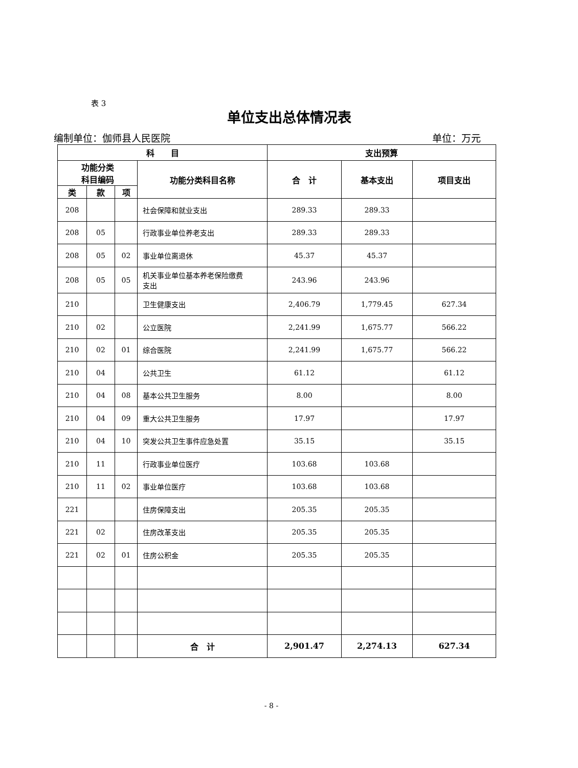表 3
单位支出总体情况表
编制单位：伽师县人民医院 单位：万元
| 科 目 | | | | 支出预算 | | |
| --- | --- | --- | --- | --- | --- | --- |
| 功能分类 科目编码 | | | 功能分类科目名称 | 合 计 | 基本支出 | 项目支出 |
| 类 | 款 | 项 | | | | |
| 208 | | | 社会保障和就业支出 | 289.33 | 289.33 | |
| 208 | 05 | | 行政事业单位养老支出 | 289.33 | 289.33 | |
| 208 | 05 | 02 | 事业单位离退休 | 45.37 | 45.37 | |
| 208 | 05 | 05 | 机关事业单位基本养老保险缴费 支出 | 243.96 | 243.96 | |
| 210 | | | 卫生健康支出 | 2,406.79 | 1,779.45 | 627.34 |
| 210 | 02 | | 公立医院 | 2,241.99 | 1,675.77 | 566.22 |
| 210 | 02 | 01 | 综合医院 | 2,241.99 | 1,675.77 | 566.22 |
| 210 | 04 | | 公共卫生 | 61.12 | | 61.12 |
| 210 | 04 | 08 | 基本公共卫生服务 | 8.00 | | 8.00 |
| 210 | 04 | 09 | 重大公共卫生服务 | 17.97 | | 17.97 |
| 210 | 04 | 10 | 突发公共卫生事件应急处置 | 35.15 | | 35.15 |
| 210 | 11 | | 行政事业单位医疗 | 103.68 | 103.68 | |
| 210 | 11 | 02 | 事业单位医疗 | 103.68 | 103.68 | |
| 221 | | | 住房保障支出 | 205.35 | 205.35 | |
| 221 | 02 | | 住房改革支出 | 205.35 | 205.35 | |
| 221 | 02 | 01 | 住房公积金 | 205.35 | 205.35 | |
| | | | 合 计 | 2,901.47 | 2,274.13 | 627.34 |
- 8 -